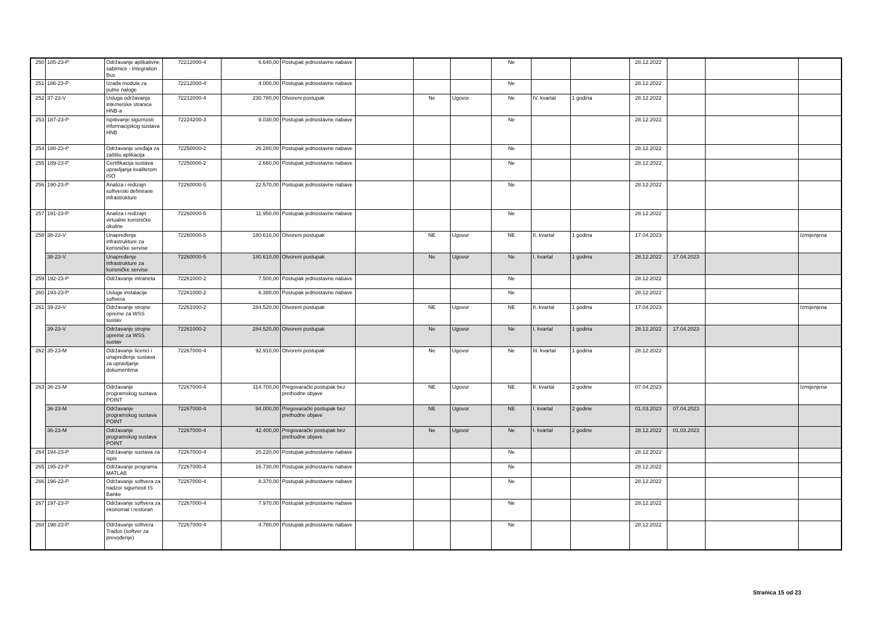| 250 | 185-23-P | Održavanje aplikativne sabirnice - Integration Bus | 72212000-4 | 6.640,00 | Postupak jednostavne nabave | | | | Ne | | | 28.12.2022 | | | |
| 251 | 186-23-P | Izrada modula za putne naloge | 72212000-4 | 4.000,00 | Postupak jednostavne nabave | | | | Ne | | | 28.12.2022 | | | |
| 252 | 37-23-V | Usluga održavanja internetske stranice HNB-a | 72212000-4 | 230.780,00 | Otvoreni postupak | | Ne | Ugovor | Ne | IV. kvartal | 1 godina | 28.12.2022 | | | |
| 253 | 187-23-P | Ispitivanje sigurnosti informacijskog sustava HNB | 72224200-3 | 9.030,00 | Postupak jednostavne nabave | | | | Ne | | | 28.12.2022 | | | |
| 254 | 188-23-P | Održavanje uređaja za zaštitu aplikacija | 72250000-2 | 26.280,00 | Postupak jednostavne nabave | | | | Ne | | | 28.12.2022 | | | |
| 255 | 189-23-P | Certifikacija sustava upravljanja kvalitetom ISO | 72250000-2 | 2.660,00 | Postupak jednostavne nabave | | | | Ne | | | 28.12.2022 | | | |
| 256 | 190-23-P | Analiza i redizajn softverski definirane infrastrukture | 72260000-5 | 22.570,00 | Postupak jednostavne nabave | | | | Ne | | | 28.12.2022 | | | |
| 257 | 191-23-P | Analiza i redizajn virtualne korisničke okoline | 72260000-5 | 11.950,00 | Postupak jednostavne nabave | | | | Ne | | | 28.12.2022 | | | |
| 258 | 38-23-V | Unapređenje infrastrukture za korisničke servise | 72260000-5 | 180.610,00 | Otvoreni postupak | | NE | Ugovor | NE | II. kvartal | 1 godina | 17.04.2023 | | | Izmijenjena |
| | 38-23-V | Unapređenje infrastrukture za korisničke servise | 72260000-5 | 180.610,00 | Otvoreni postupak | | Ne | Ugovor | Ne | I. kvartal | 1 godina | 28.12.2022 | 17.04.2023 | | |
| 259 | 192-23-P | Održavanje intraneta | 72261000-2 | 7.500,00 | Postupak jednostavne nabave | | | | Ne | | | 28.12.2022 | | | |
| 260 | 193-23-P | Usluge instalacije softvera | 72261000-2 | 6.380,00 | Postupak jednostavne nabave | | | | Ne | | | 28.12.2022 | | | |
| 261 | 39-23-V | Održavanje strojne opreme za WSS sustav | 72261000-2 | 284.520,00 | Otvoreni postupak | | NE | Ugovor | NE | II. kvartal | 1 godina | 17.04.2023 | | | Izmijenjena |
| | 39-23-V | Održavanje strojne opreme za WSS sustav | 72261000-2 | 284.520,00 | Otvoreni postupak | | Ne | Ugovor | Ne | I. kvartal | 1 godina | 28.12.2022 | 17.04.2023 | | |
| 262 | 35-23-M | Održavanje licenci i unapređenje sustava za upravljanje dokumentima | 72267000-4 | 92.910,00 | Otvoreni postupak | | Ne | Ugovor | Ne | III. kvartal | 1 godina | 28.12.2022 | | | |
| 263 | 36-23-M | Održavanje programskog sustava POINT | 72267000-4 | 114.700,00 | Pregovarački postupak bez prethodne objave | | NE | Ugovor | NE | II. kvartal | 2 godine | 07.04.2023 | | | Izmijenjena |
| | 36-23-M | Održavanje programskog sustava POINT | 72267000-4 | 94.000,00 | Pregovarački postupak bez prethodne objave | | NE | Ugovor | NE | I. kvartal | 2 godine | 01.03.2023 | 07.04.2023 | | |
| | 36-23-M | Održavanje programskog sustava POINT | 72267000-4 | 42.400,00 | Pregovarački postupak bez prethodne objave | | Ne | Ugovor | Ne | I. kvartal | 2 godine | 28.12.2022 | 01.03.2023 | | |
| 264 | 194-23-P | Održavanje sustava za ispis | 72267000-4 | 25.220,00 | Postupak jednostavne nabave | | | | Ne | | | 28.12.2022 | | | |
| 265 | 195-23-P | Održavanje programa MATLAB | 72267000-4 | 16.730,00 | Postupak jednostavne nabave | | | | Ne | | | 28.12.2022 | | | |
| 266 | 196-23-P | Održavanje softvera za nadzor sigurnosti IS Banke | 72267000-4 | 8.370,00 | Postupak jednostavne nabave | | | | Ne | | | 28.12.2022 | | | |
| 267 | 197-23-P | Održavanje softvera za ekonomat i restoran | 72267000-4 | 7.970,00 | Postupak jednostavne nabave | | | | Ne | | | 28.12.2022 | | | |
| 268 | 198-23-P | Održavanje softvera Trados (softver za prevođenje) | 72267000-4 | 4.780,00 | Postupak jednostavne nabave | | | | Ne | | | 28.12.2022 | | | |
Stranica 15 od 23